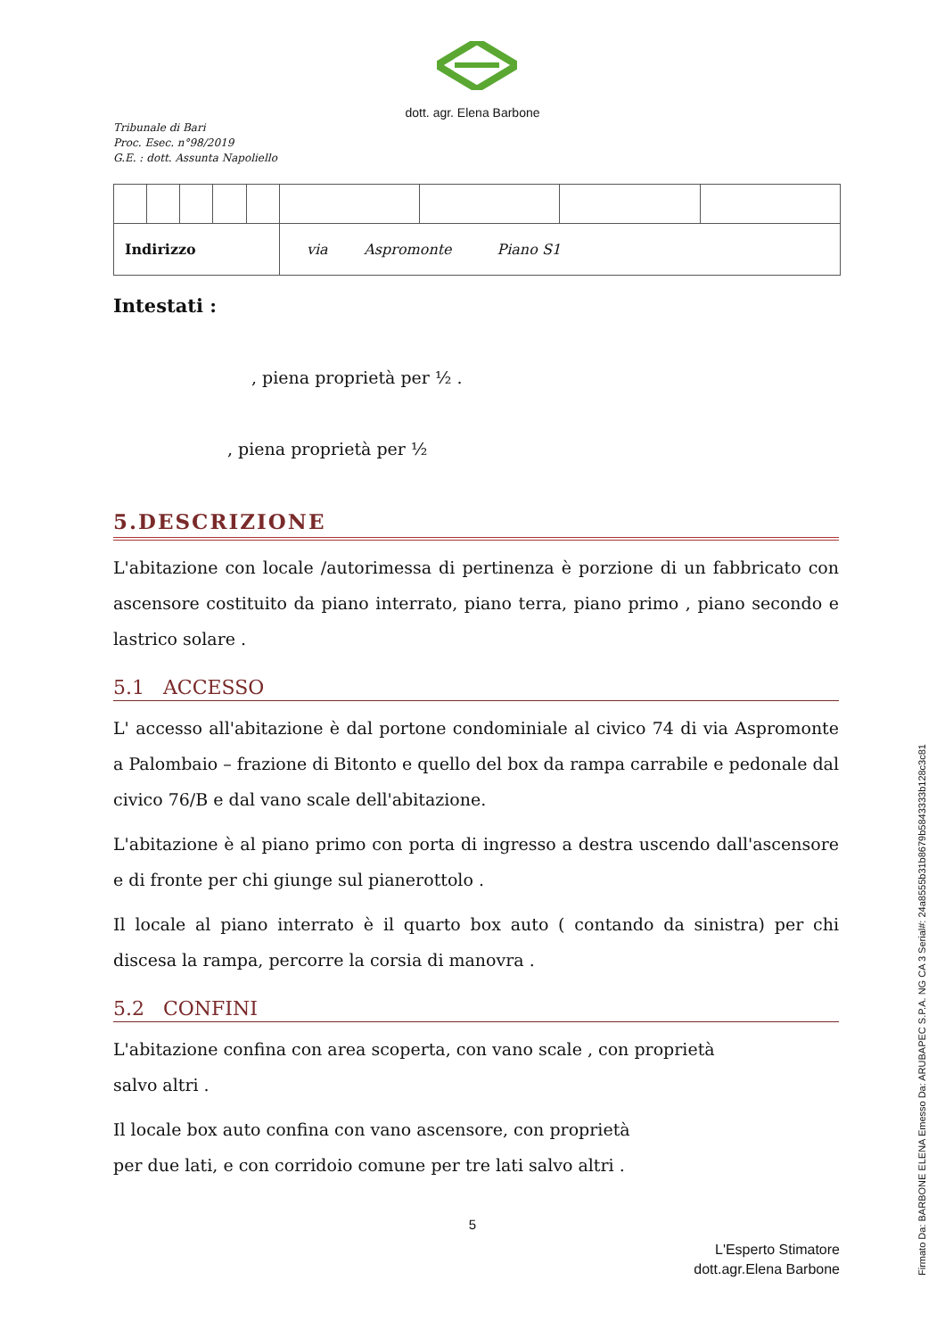dott. agr. Elena Barbone
Tribunale di Bari
Proc. Esec. n°98/2019
G.E. : dott. Assunta Napoliello
| Indirizzo | | | | | via Aspromonte Piano S1 | | | |
Intestati :
, piena proprietà per ½ .
, piena proprietà per ½
5.DESCRIZIONE
L'abitazione con locale /autorimessa di pertinenza è porzione di un fabbricato con ascensore costituito da piano interrato, piano terra, piano primo , piano secondo e lastrico solare .
5.1 ACCESSO
L' accesso all'abitazione è dal portone condominiale al civico 74 di via Aspromonte a Palombaio – frazione di Bitonto e quello del box da rampa carrabile e pedonale dal civico 76/B e dal vano scale dell'abitazione.
L'abitazione è al piano primo con porta di ingresso a destra uscendo dall'ascensore e di fronte per chi giunge sul pianerottolo .
Il locale al piano interrato è il quarto box auto ( contando da sinistra) per chi discesa la rampa, percorre la corsia di manovra .
5.2 CONFINI
L'abitazione confina con area scoperta, con vano scale , con proprietà
salvo altri .
Il locale box auto confina con vano ascensore, con proprietà
per due lati, e con corridoio comune per tre lati salvo altri .
5
L'Esperto Stimatore
dott.agr.Elena Barbone
Firmato Da: BARBONE ELENA Emesso Da: ARUBAPEC S.P.A. NG CA 3 Serial#: 24a8555b31b8679b5843333b128c3c81